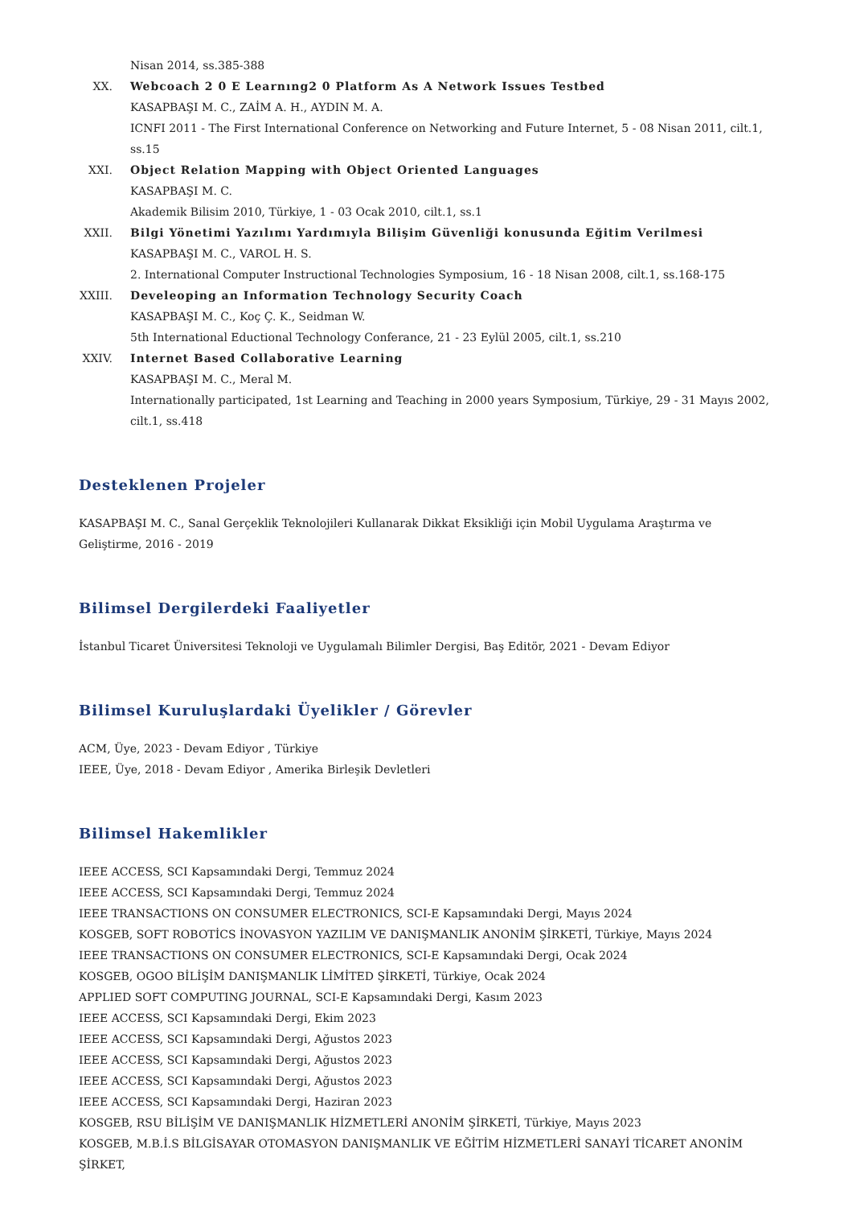Nisan 2014, ss.385-388
XX. Webcoach 2 0 E Learnıng2 0 Platform As A Network Issues Testbed
KASAPBAŞI M. C., ZAİM A. H., AYDIN M. A.
ICNFI 2011 - The First International Conference on Networking and Future Internet, 5 - 08 Nisan 2011, cilt.1, ss.15
XXI. Object Relation Mapping with Object Oriented Languages
KASAPBAŞI M. C.
Akademik Bilisim 2010, Türkiye, 1 - 03 Ocak 2010, cilt.1, ss.1
XXII. Bilgi Yönetimi Yazılımı Yardımıyla Bilişim Güvenliği konusunda Eğitim Verilmesi
KASAPBAŞI M. C., VAROL H. S.
2. International Computer Instructional Technologies Symposium, 16 - 18 Nisan 2008, cilt.1, ss.168-175
XXIII.
Develeoping an Information Technology Security Coach
KASAPBAŞI M. C., Koç Ç. K., Seidman W.
5th International Eductional Technology Conferance, 21 - 23 Eylül 2005, cilt.1, ss.210
XXIV. Internet Based Collaborative Learning
KASAPBAŞI M. C., Meral M.
Internationally participated, 1st Learning and Teaching in 2000 years Symposium, Türkiye, 29 - 31 Mayıs 2002, cilt.1, ss.418
Desteklenen Projeler
KASAPBAŞI M. C., Sanal Gerçeklik Teknolojileri Kullanarak Dikkat Eksikliği için Mobil Uygulama Araştırma ve Geliştirme, 2016 - 2019
Bilimsel Dergilerdeki Faaliyetler
İstanbul Ticaret Üniversitesi Teknoloji ve Uygulamalı Bilimler Dergisi, Baş Editör, 2021 - Devam Ediyor
Bilimsel Kuruluşlardaki Üyelikler / Görevler
ACM, Üye, 2023 - Devam Ediyor , Türkiye
IEEE, Üye, 2018 - Devam Ediyor , Amerika Birleşik Devletleri
Bilimsel Hakemlikler
IEEE ACCESS, SCI Kapsamındaki Dergi, Temmuz 2024
IEEE ACCESS, SCI Kapsamındaki Dergi, Temmuz 2024
IEEE TRANSACTIONS ON CONSUMER ELECTRONICS, SCI-E Kapsamındaki Dergi, Mayıs 2024
KOSGEB, SOFT ROBOTİCS İNOVASYON YAZILIM VE DANIŞMANLIK ANONİM ŞİRKETİ, Türkiye, Mayıs 2024
IEEE TRANSACTIONS ON CONSUMER ELECTRONICS, SCI-E Kapsamındaki Dergi, Ocak 2024
KOSGEB, OGOO BİLİŞİM DANIŞMANLIK LİMİTED ŞİRKETİ, Türkiye, Ocak 2024
APPLIED SOFT COMPUTING JOURNAL, SCI-E Kapsamındaki Dergi, Kasım 2023
IEEE ACCESS, SCI Kapsamındaki Dergi, Ekim 2023
IEEE ACCESS, SCI Kapsamındaki Dergi, Ağustos 2023
IEEE ACCESS, SCI Kapsamındaki Dergi, Ağustos 2023
IEEE ACCESS, SCI Kapsamındaki Dergi, Ağustos 2023
IEEE ACCESS, SCI Kapsamındaki Dergi, Haziran 2023
KOSGEB, RSU BİLİŞİM VE DANIŞMANLIK HİZMETLERİ ANONİM ŞİRKETİ, Türkiye, Mayıs 2023
KOSGEB, M.B.İ.S BİLGİSAYAR OTOMASYON DANIŞMANLIK VE EĞİTİM HİZMETLERİ SANAYİ TİCARET ANONİM ŞİRKET,